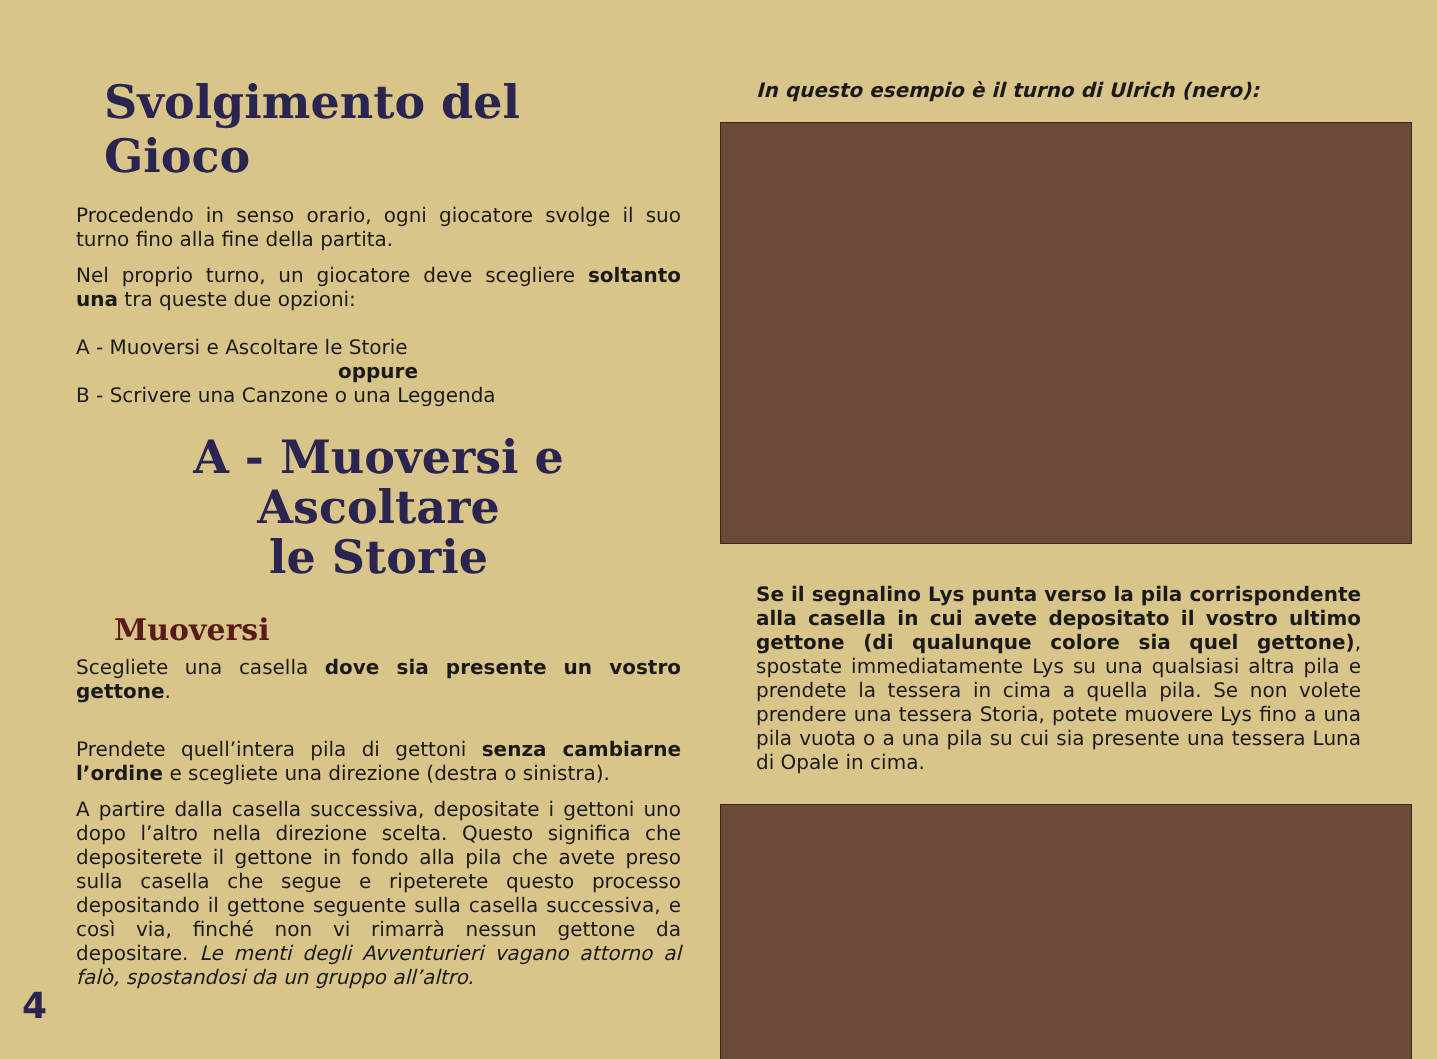Svolgimento del Gioco
Procedendo in senso orario, ogni giocatore svolge il suo turno fino alla fine della partita.
Nel proprio turno, un giocatore deve scegliere soltanto una tra queste due opzioni:
A - Muoversi e Ascoltare le Storie
oppure
B - Scrivere una Canzone o una Leggenda
A - Muoversi e Ascoltare
le Storie
Muoversi
Scegliete una casella dove sia presente un vostro gettone.
Prendete quell’intera pila di gettoni senza cambiarne l’ordine e scegliete una direzione (destra o sinistra).
A partire dalla casella successiva, depositate i gettoni uno dopo l’altro nella direzione scelta. Questo significa che depositerete il gettone in fondo alla pila che avete preso sulla casella che segue e ripeterete questo processo depositando il gettone seguente sulla casella successiva, e così via, finché non vi rimarrà nessun gettone da depositare. Le menti degli Avventurieri vagano attorno al falò, spostandosi da un gruppo all’altro.
In questo esempio è il turno di Ulrich (nero):
Se il segnalino Lys punta verso la pila corrispondente alla casella in cui avete depositato il vostro ultimo gettone (di qualunque colore sia quel gettone), spostate immediatamente Lys su una qualsiasi altra pila e prendete la tessera in cima a quella pila. Se non volete prendere una tessera Storia, potete muovere Lys fino a una pila vuota o a una pila su cui sia presente una tessera Luna di Opale in cima.
4